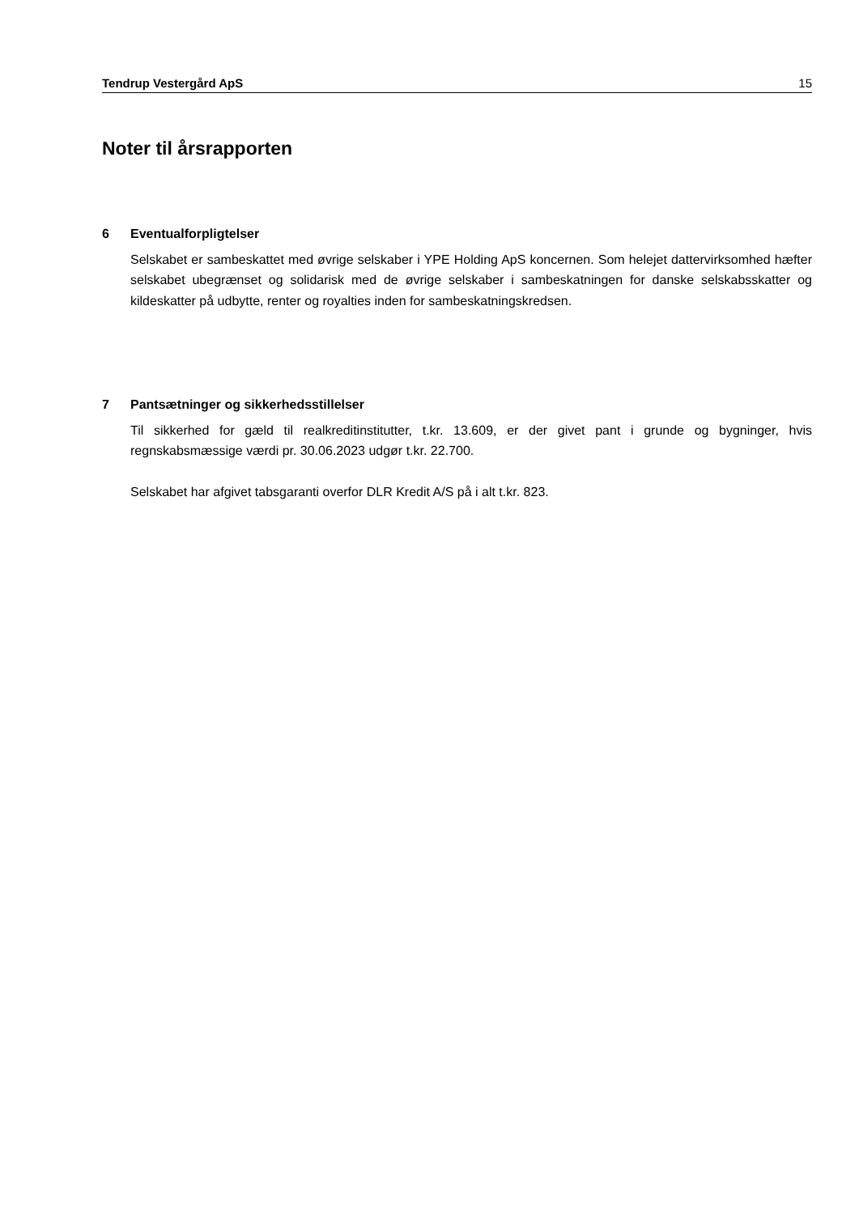Tendrup Vestergård ApS 15
Noter til årsrapporten
6 Eventualforpligtelser
Selskabet er sambeskattet med øvrige selskaber i YPE Holding ApS koncernen. Som helejet dattervirksomhed hæfter selskabet ubegrænset og solidarisk med de øvrige selskaber i sambeskatningen for danske selskabsskatter og kildeskatter på udbytte, renter og royalties inden for sambeskatningskredsen.
7 Pantsætninger og sikkerhedsstillelser
Til sikkerhed for gæld til realkreditinstitutter, t.kr. 13.609, er der givet pant i grunde og bygninger, hvis regnskabsmæssige værdi pr. 30.06.2023 udgør t.kr. 22.700.
Selskabet har afgivet tabsgaranti overfor DLR Kredit A/S på i alt t.kr. 823.